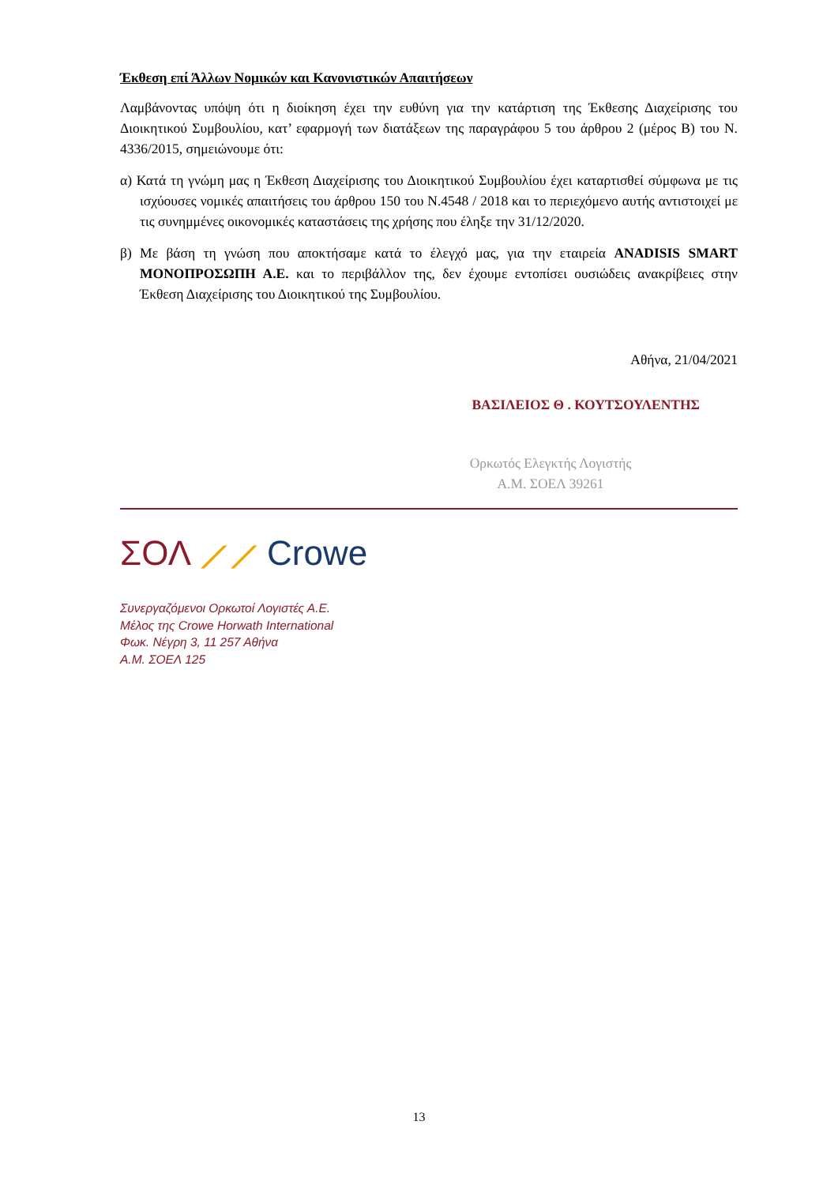Έκθεση επί Άλλων Νομικών και Κανονιστικών Απαιτήσεων
Λαμβάνοντας υπόψη ότι η διοίκηση έχει την ευθύνη για την κατάρτιση της Έκθεσης Διαχείρισης του Διοικητικού Συμβουλίου, κατ’ εφαρμογή των διατάξεων της παραγράφου 5 του άρθρου 2 (μέρος Β) του Ν. 4336/2015, σημειώνουμε ότι:
α) Κατά τη γνώμη μας η Έκθεση Διαχείρισης του Διοικητικού Συμβουλίου έχει καταρτισθεί σύμφωνα με τις ισχύουσες νομικές απαιτήσεις του άρθρου 150 του Ν.4548 / 2018 και το περιεχόμενο αυτής αντιστοιχεί με τις συνημμένες οικονομικές καταστάσεις της χρήσης που έληξε την 31/12/2020.
β) Με βάση τη γνώση που αποκτήσαμε κατά το έλεγχό μας, για την εταιρεία ANADISIS SMART ΜΟΝΟΠΡΟΣΩΠΗ Α.Ε. και το περιβάλλον της, δεν έχουμε εντοπίσει ουσιώδεις ανακρίβειες στην Έκθεση Διαχείρισης του Διοικητικού της Συμβουλίου.
Αθήνα, 21/04/2021
ΒΑΣΙΛΕΙΟΣ Θ . ΚΟΥΤΣΟΥΛΕΝΤΗΣ
Ορκωτός Ελεγκτής Λογιστής
Α.Μ. ΣΟΕΛ 39261
ΣΟΛ ⟋⟋ Crowe
Συνεργαζόμενοι Ορκωτοί Λογιστές Α.Ε.
Μέλος της Crowe Horwath International
Φωκ. Νέγρη 3, 11 257 Αθήνα
Α.Μ. ΣΟΕΛ 125
13